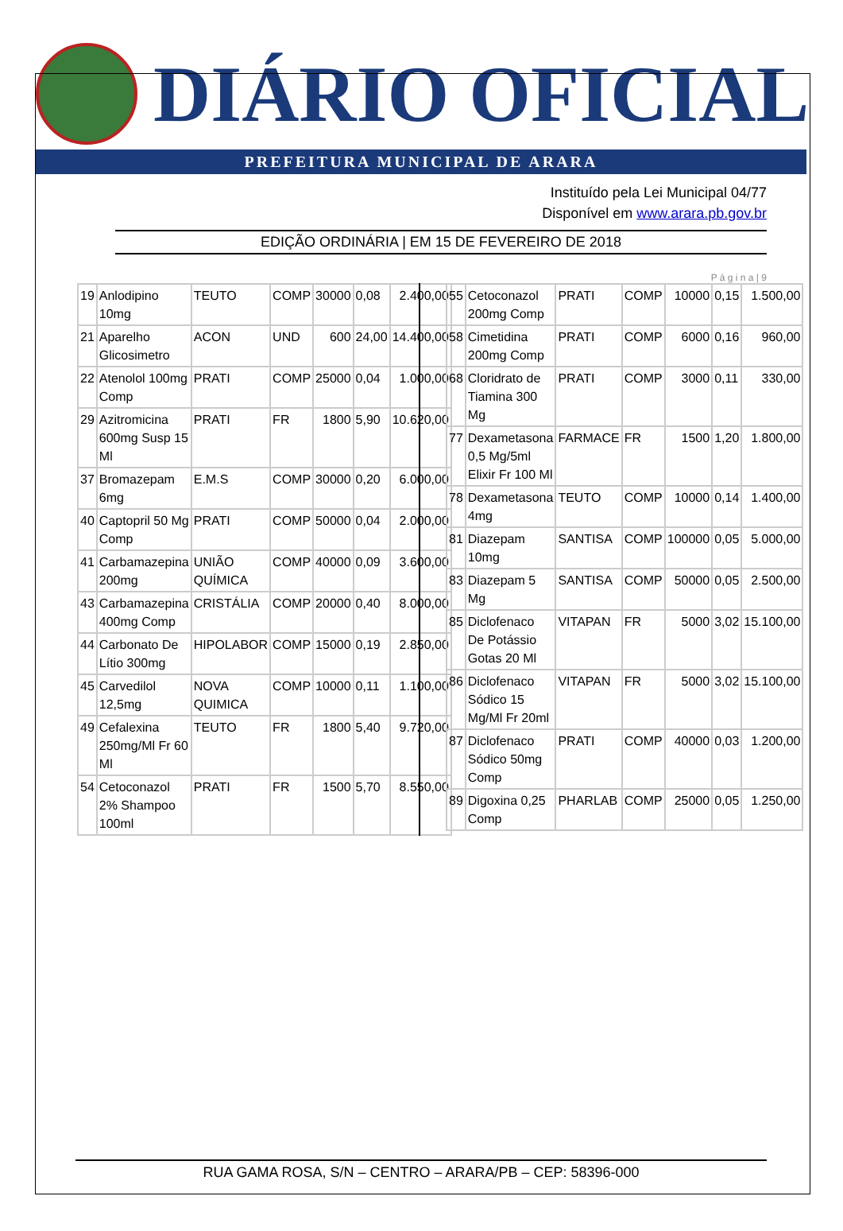DIÁRIO OFICIAL
PREFEITURA MUNICIPAL DE ARARA
Instituído pela Lei Municipal 04/77
Disponível em www.arara.pb.gov.br
EDIÇÃO ORDINÁRIA | EM 15 DE FEVEREIRO DE 2018
P á g i n a | 9
| 19 | Anlodipino 10mg | TEUTO | COMP | 30000 | 0,08 | 2.400,00 |
| 21 | Aparelho Glicosimetro | ACON | UND | 600 | 24,00 | 14.400,00 |
| 22 | Atenolol 100mg Comp | PRATI | COMP | 25000 | 0,04 | 1.000,00 |
| 29 | Azitromicina 600mg Susp 15 Ml | PRATI | FR | 1800 | 5,90 | 10.620,00 |
| 37 | Bromazepam 6mg | E.M.S | COMP | 30000 | 0,20 | 6.000,00 |
| 40 | Captopril 50 Mg Comp | PRATI | COMP | 50000 | 0,04 | 2.000,00 |
| 41 | Carbamazepina 200mg | UNIÃO QUÍMICA | COMP | 40000 | 0,09 | 3.600,00 |
| 43 | Carbamazepina 400mg Comp | CRISTÁLIA | COMP | 20000 | 0,40 | 8.000,00 |
| 44 | Carbonato De Lítio 300mg | HIPOLABOR | COMP | 15000 | 0,19 | 2.850,00 |
| 45 | Carvedilol 12,5mg | NOVA QUIMICA | COMP | 10000 | 0,11 | 1.100,00 |
| 49 | Cefalexina 250mg/Ml Fr 60 Ml | TEUTO | FR | 1800 | 5,40 | 9.720,00 |
| 54 | Cetoconazol 2% Shampoo 100ml | PRATI | FR | 1500 | 5,70 | 8.550,00 |
| 55 | Cetoconazol 200mg Comp | PRATI | COMP | 10000 | 0,15 | 1.500,00 |
| 58 | Cimetidina 200mg Comp | PRATI | COMP | 6000 | 0,16 | 960,00 |
| 68 | Cloridrato de Tiamina 300 Mg | PRATI | COMP | 3000 | 0,11 | 330,00 |
| 77 | Dexametasona 0,5 Mg/5ml Elixir Fr 100 Ml | FARMACE | FR | 1500 | 1,20 | 1.800,00 |
| 78 | Dexametasona 4mg | TEUTO | COMP | 10000 | 0,14 | 1.400,00 |
| 81 | Diazepam 10mg | SANTISA | COMP | 100000 | 0,05 | 5.000,00 |
| 83 | Diazepam 5 Mg | SANTISA | COMP | 50000 | 0,05 | 2.500,00 |
| 85 | Diclofenaco De Potássio Gotas 20 Ml | VITAPAN | FR | 5000 | 3,02 | 15.100,00 |
| 86 | Diclofenaco Sódico 15 Mg/Ml Fr 20ml | VITAPAN | FR | 5000 | 3,02 | 15.100,00 |
| 87 | Diclofenaco Sódico 50mg Comp | PRATI | COMP | 40000 | 0,03 | 1.200,00 |
| 89 | Digoxina 0,25 Comp | PHARLAB | COMP | 25000 | 0,05 | 1.250,00 |
RUA GAMA ROSA, S/N – CENTRO – ARARA/PB – CEP: 58396-000